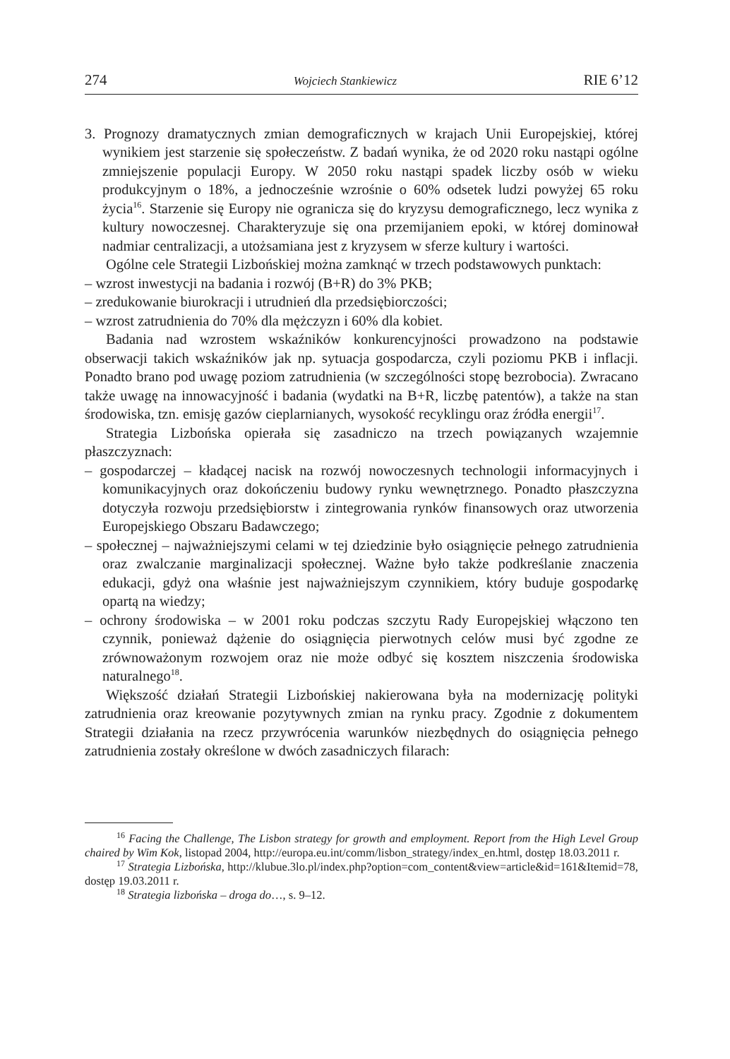274 Wojciech Stankiewicz RIE 6’12
3. Prognozy dramatycznych zmian demograficznych w krajach Unii Europejskiej, której wynikiem jest starzenie się społeczeństw. Z badań wynika, że od 2020 roku nastąpi ogólne zmniejszenie populacji Europy. W 2050 roku nastąpi spadek liczby osób w wieku produkcyjnym o 18%, a jednocześnie wzrośnie o 60% odsetek ludzi powyżej 65 roku życia<sup>16</sup>. Starzenie się Europy nie ogranicza się do kryzysu demograficznego, lecz wynika z kultury nowoczesnej. Charakteryzuje się ona przemijaniem epoki, w której dominował nadmiar centralizacji, a utożsamiana jest z kryzysem w sferze kultury i wartości.
Ogólne cele Strategii Lizbońskiej można zamknąć w trzech podstawowych punktach:
– wzrost inwestycji na badania i rozwój (B+R) do 3% PKB;
– zredukowanie biurokracji i utrudnień dla przedsiębiorczości;
– wzrost zatrudnienia do 70% dla mężczyzn i 60% dla kobiet.
Badania nad wzrostem wskaźników konkurencyjności prowadzono na podstawie obserwacji takich wskaźników jak np. sytuacja gospodarcza, czyli poziomu PKB i inflacji. Ponadto brano pod uwagę poziom zatrudnienia (w szczególności stopę bezrobocia). Zwracano także uwagę na innowacyjność i badania (wydatki na B+R, liczbę patentów), a także na stan środowiska, tzn. emisję gazów cieplarnianych, wysokość recyklingu oraz źródła energii<sup>17</sup>.
Strategia Lizbońska opierała się zasadniczo na trzech powiązanych wzajemnie płaszczyznach:
– gospodarczej – kładącej nacisk na rozwój nowoczesnych technologii informacyjnych i komunikacyjnych oraz dokończeniu budowy rynku wewnętrznego. Ponadto płaszczyzna dotyczyła rozwoju przedsiębiorstw i zintegrowania rynków finansowych oraz utworzenia Europejskiego Obszaru Badawczego;
– społecznej – najważniejszymi celami w tej dziedzinie było osiągnięcie pełnego zatrudnienia oraz zwalczanie marginalizacji społecznej. Ważne było także podkreślanie znaczenia edukacji, gdyż ona właśnie jest najważniejszym czynnikiem, który buduje gospodarkę opartą na wiedzy;
– ochrony środowiska – w 2001 roku podczas szczytu Rady Europejskiej włączono ten czynnik, ponieważ dążenie do osiągnięcia pierwotnych celów musi być zgodne ze zrównoważonym rozwojem oraz nie może odbyć się kosztem niszczenia środowiska naturalnego<sup>18</sup>.
Większość działań Strategii Lizbońskiej nakierowana była na modernizację polityki zatrudnienia oraz kreowanie pozytywnych zmian na rynku pracy. Zgodnie z dokumentem Strategii działania na rzecz przywrócenia warunków niezbędnych do osiągnięcia pełnego zatrudnienia zostały określone w dwóch zasadniczych filarach:
<sup>16</sup> Facing the Challenge, The Lisbon strategy for growth and employment. Report from the High Level Group chaired by Wim Kok, listopad 2004, http://europa.eu.int/comm/lisbon_strategy/index_en.html, dostęp 18.03.2011 r.
<sup>17</sup> Strategia Lizbońska, http://klubue.3lo.pl/index.php?option=com_content&view=article&id=161&Itemid=78, dostęp 19.03.2011 r.
<sup>18</sup> Strategia lizbońska – droga do…, s. 9–12.